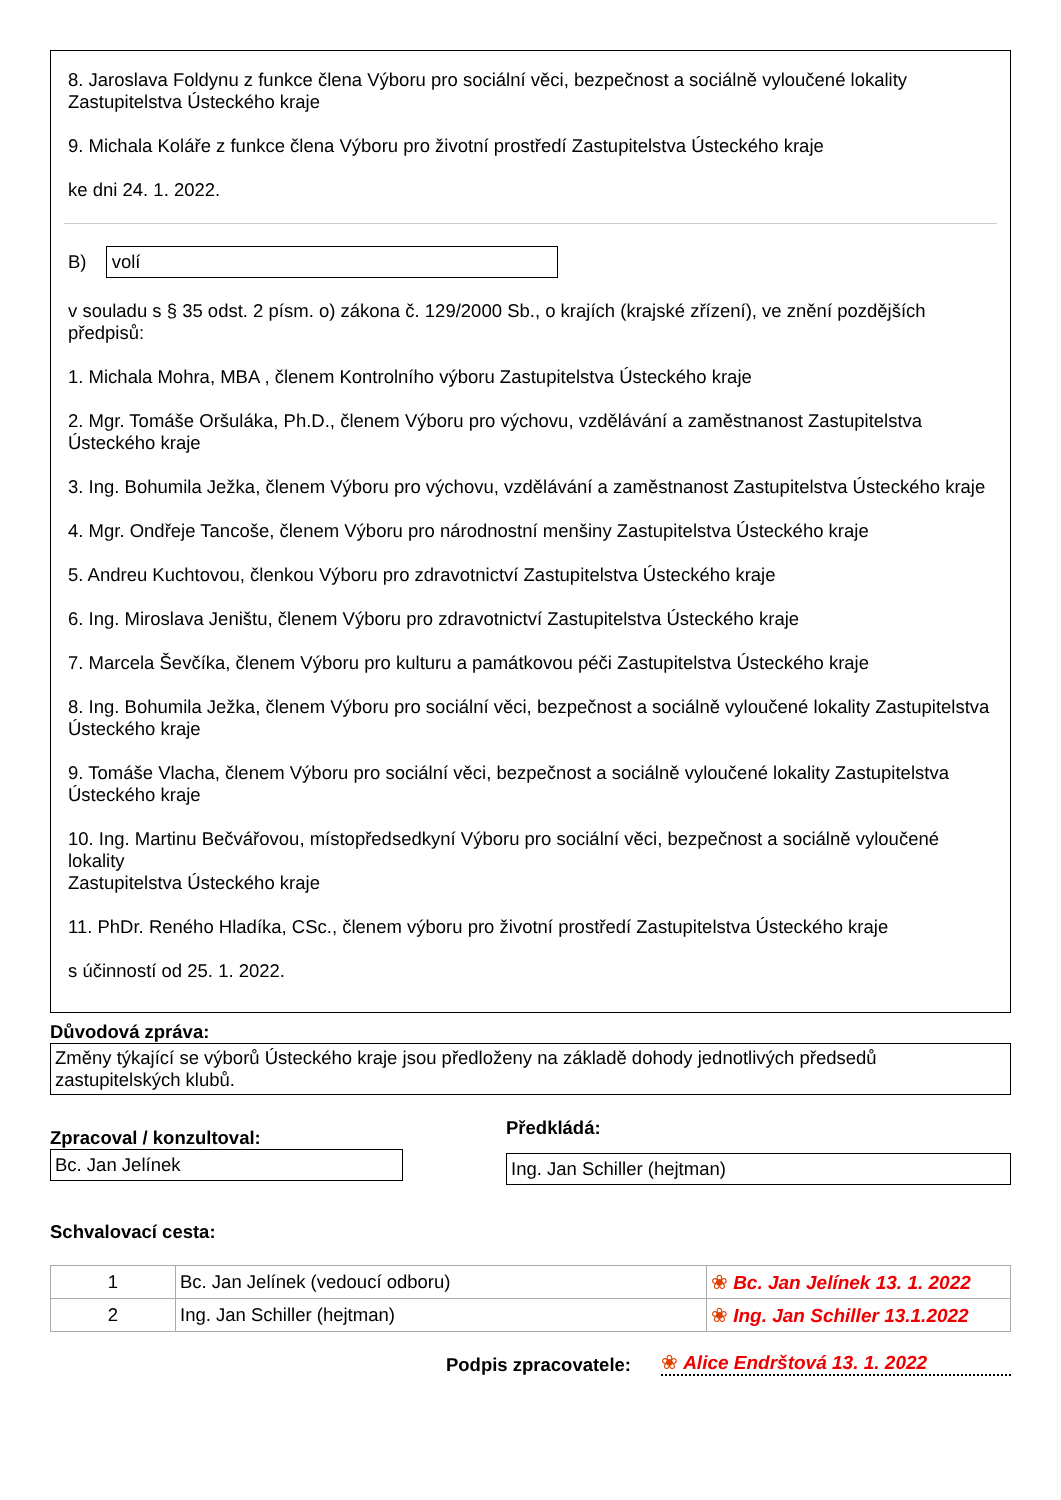8. Jaroslava Foldynu z funkce člena Výboru pro sociální věci, bezpečnost a sociálně vyloučené lokality Zastupitelstva Ústeckého kraje
9. Michala Koláře z funkce člena Výboru pro životní prostředí Zastupitelstva Ústeckého kraje
ke dni 24. 1. 2022.
B) volí
v souladu s § 35 odst. 2 písm. o) zákona č. 129/2000 Sb., o krajích (krajské zřízení), ve znění pozdějších předpisů:
1. Michala Mohra, MBA , členem Kontrolního výboru Zastupitelstva Ústeckého kraje
2. Mgr. Tomáše Oršuláka, Ph.D., členem Výboru pro výchovu, vzdělávání a zaměstnanost Zastupitelstva Ústeckého kraje
3. Ing. Bohumila Ježka, členem Výboru pro výchovu, vzdělávání a zaměstnanost Zastupitelstva Ústeckého kraje
4. Mgr. Ondřeje Tancoše, členem Výboru pro národnostní menšiny Zastupitelstva Ústeckého kraje
5. Andreu Kuchtovou, členkou Výboru pro zdravotnictví Zastupitelstva Ústeckého kraje
6. Ing. Miroslava Jeništu, členem Výboru pro zdravotnictví Zastupitelstva Ústeckého kraje
7. Marcela Ševčíka, členem Výboru pro kulturu a památkovou péči Zastupitelstva Ústeckého kraje
8. Ing. Bohumila Ježka, členem Výboru pro sociální věci, bezpečnost a sociálně vyloučené lokality Zastupitelstva Ústeckého kraje
9. Tomáše Vlacha, členem Výboru pro sociální věci, bezpečnost a sociálně vyloučené lokality Zastupitelstva Ústeckého kraje
10. Ing. Martinu Bečvářovou, místopředsedkyní Výboru pro sociální věci, bezpečnost a sociálně vyloučené lokality
Zastupitelstva Ústeckého kraje
11. PhDr. Reného Hladíka, CSc., členem výboru pro životní prostředí Zastupitelstva Ústeckého kraje
s účinností od 25. 1. 2022.
Důvodová zpráva:
Změny týkající se výborů Ústeckého kraje jsou předloženy na základě dohody jednotlivých předsedů zastupitelských klubů.
Zpracoval / konzultoval:
Bc. Jan Jelínek
Předkládá:
Ing. Jan Schiller (hejtman)
Schvalovací cesta:
| 1 | Bc. Jan Jelínek (vedoucí odboru) | ❀ Bc. Jan Jelínek 13. 1. 2022 |
| 2 | Ing. Jan Schiller (hejtman) | ❀ Ing. Jan Schiller 13.1.2022 |
Podpis zpracovatele:
❀ Alice Endrštová 13. 1. 2022